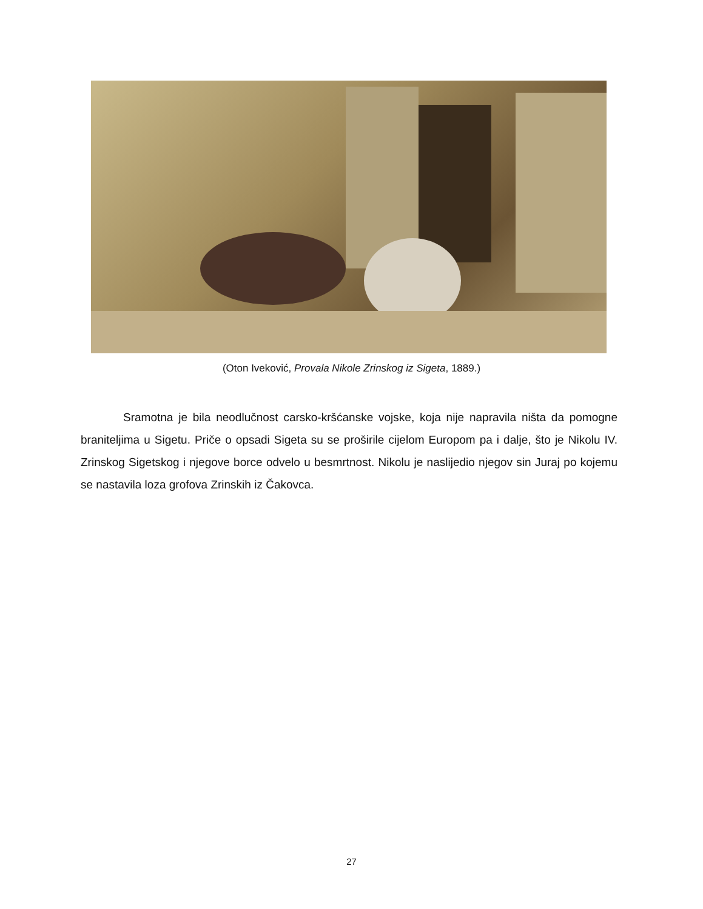(Oton Iveković, Provala Nikole Zrinskog iz Sigeta, 1889.)
Sramotna je bila neodlučnost carsko-kršćanske vojske, koja nije napravila ništa da pomogne braniteljima u Sigetu. Priče o opsadi Sigeta su se proširile cijelom Europom pa i dalje, što je Nikolu IV. Zrinskog Sigetskog i njegove borce odvelo u besmrtnost. Nikolu je naslijedio njegov sin Juraj po kojemu se nastavila loza grofova Zrinskih iz Čakovca.
27